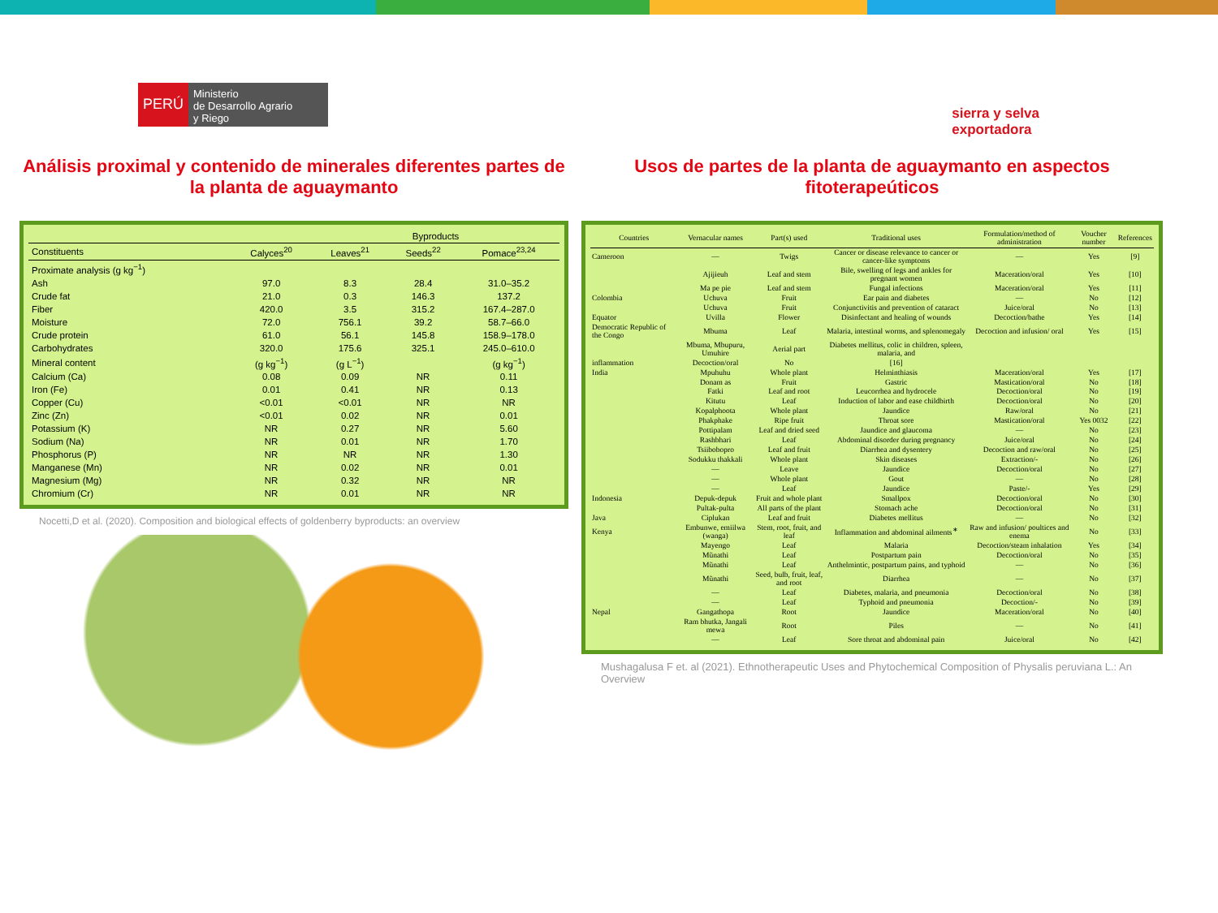PERÚ
Ministerio
de Desarrollo Agrario
y Riego
sierra y selva
exportadora
Análisis proximal y contenido de minerales diferentes partes de la planta de aguaymanto
| | | Byproducts | | |
| --- | --- | --- | --- | --- |
| Constituents | Calyces<sup>20</sup> | Leaves<sup>21</sup> | Seeds<sup>22</sup> | Pomace<sup>23,24</sup> |
| Proximate analysis (g kg<sup>−1</sup>) | | | | |
| Ash | 97.0 | 8.3 | 28.4 | 31.0–35.2 |
| Crude fat | 21.0 | 0.3 | 146.3 | 137.2 |
| Fiber | 420.0 | 3.5 | 315.2 | 167.4–287.0 |
| Moisture | 72.0 | 756.1 | 39.2 | 58.7–66.0 |
| Crude protein | 61.0 | 56.1 | 145.8 | 158.9–178.0 |
| Carbohydrates | 320.0 | 175.6 | 325.1 | 245.0–610.0 |
| Mineral content | (g kg<sup>−1</sup>) | (g L<sup>−1</sup>) | | (g kg<sup>−1</sup>) |
| Calcium (Ca) | 0.08 | 0.09 | NR | 0.11 |
| Iron (Fe) | 0.01 | 0.41 | NR | 0.13 |
| Copper (Cu) | <0.01 | <0.01 | NR | NR |
| Zinc (Zn) | <0.01 | 0.02 | NR | 0.01 |
| Potassium (K) | NR | 0.27 | NR | 5.60 |
| Sodium (Na) | NR | 0.01 | NR | 1.70 |
| Phosphorus (P) | NR | NR | NR | 1.30 |
| Manganese (Mn) | NR | 0.02 | NR | 0.01 |
| Magnesium (Mg) | NR | 0.32 | NR | NR |
| Chromium (Cr) | NR | 0.01 | NR | NR |
Nocetti,D et al. (2020). Composition and biological effects of goldenberry byproducts: an overview
Usos de partes de la planta de aguaymanto en aspectos fitoterapeúticos
| Countries | Vernacular names | Part(s) used | Traditional uses | Formulation/method of administration | Voucher number | References |
| --- | --- | --- | --- | --- | --- | --- |
| Cameroon | — | Twigs | Cancer or disease relevance to cancer or cancer-like symptoms | — | Yes | [9] |
| | Ajijieuh | Leaf and stem | Bile, swelling of legs and ankles for pregnant women | Maceration/oral | Yes | [10] |
| | Ma pe pie | Leaf and stem | Fungal infections | Maceration/oral | Yes | [11] |
| Colombia | Uchuva | Fruit | Ear pain and diabetes | — | No | [12] |
| | Uchuva | Fruit | Conjunctivitis and prevention of cataract | Juice/oral | No | [13] |
| Equator | Uvilla | Flower | Disinfectant and healing of wounds | Decoction/bathe | Yes | [14] |
| Democratic Republic of the Congo | Mbuma | Leaf | Malaria, intestinal worms, and splenomegaly | Decoction and infusion/ oral | Yes | [15] |
| | Mbuma, Mbupuru, Umuhire | Aerial part | Diabetes mellitus, colic in children, spleen, malaria, and | | | |
| inflammation | Decoction/oral | No | [16] | | | |
| India | Mpuhuhu | Whole plant | Helminthiasis | Maceration/oral | Yes | [17] |
| | Donam as | Fruit | Gastric | Mastication/oral | No | [18] |
| | Fatki | Leaf and root | Leucorrhea and hydrocele | Decoction/oral | No | [19] |
| | Kitutu | Leaf | Induction of labor and ease childbirth | Decoction/oral | No | [20] |
| | Kopalphoota | Whole plant | Jaundice | Raw/oral | No | [21] |
| | Phakphake | Ripe fruit | Throat sore | Mastication/oral | Yes 0032 | [22] |
| | Pottipalam | Leaf and dried seed | Jaundice and glaucoma | — | No | [23] |
| | Rashbhari | Leaf | Abdominal disorder during pregnancy | Juice/oral | No | [24] |
| | Tsiibobopro | Leaf and fruit | Diarrhea and dysentery | Decoction and raw/oral | No | [25] |
| | Sodukku thakkali | Whole plant | Skin diseases | Extraction/- | No | [26] |
| | — | Leave | Jaundice | Decoction/oral | No | [27] |
| | — | Whole plant | Gout | — | No | [28] |
| | — | Leaf | Jaundice | Paste/- | Yes | [29] |
| Indonesia | Depuk-depuk | Fruit and whole plant | Smallpox | Decoction/oral | No | [30] |
| | Pultak-pulta | All parts of the plant | Stomach ache | Decoction/oral | No | [31] |
| Java | Ciplukan | Leaf and fruit | Diabetes mellitus | — | No | [32] |
| Kenya | Embunwe, emiilwa (wanga) | Stem, root, fruit, and leaf | Inflammation and abdominal ailments<sup>∗</sup> | Raw and infusion/ poultices and enema | No | [33] |
| | Mayengo | Leaf | Malaria | Decoction/steam inhalation | Yes | [34] |
| | Mũnathi | Leaf | Postpartum pain | Decoction/oral | No | [35] |
| | Mũnathi | Leaf | Anthelmintic, postpartum pains, and typhoid | — | No | [36] |
| | Mũnathi | Seed, bulb, fruit, leaf, and root | Diarrhea | — | No | [37] |
| | — | Leaf | Diabetes, malaria, and pneumonia | Decoction/oral | No | [38] |
| | — | Leaf | Typhoid and pneumonia | Decoction/- | No | [39] |
| Nepal | Gangathopa | Root | Jaundice | Maceration/oral | No | [40] |
| | Ram bhutka, Jangali mewa | Root | Piles | — | No | [41] |
| | — | Leaf | Sore throat and abdominal pain | Juice/oral | No | [42] |
Mushagalusa F et. al (2021). Ethnotherapeutic Uses and Phytochemical Composition of Physalis peruviana L.: An Overview